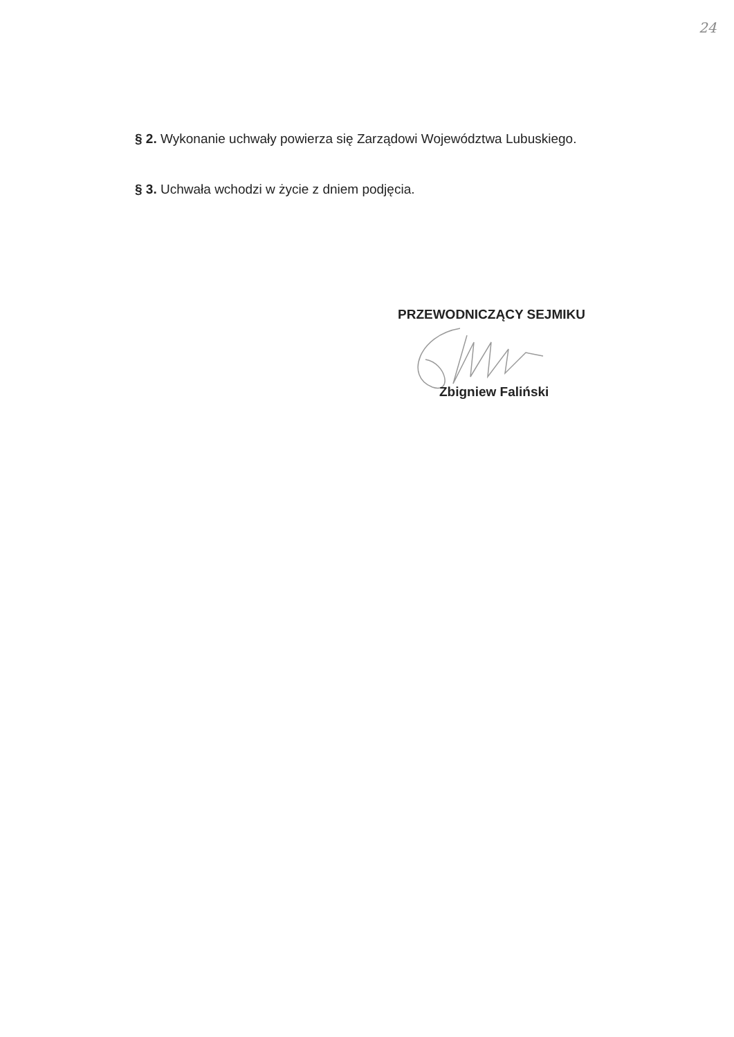24
§ 2. Wykonanie uchwały powierza się Zarządowi Województwa Lubuskiego.
§ 3. Uchwała wchodzi w życie z dniem podjęcia.
PRZEWODNICZĄCY SEJMIKU
Zbigniew Faliński